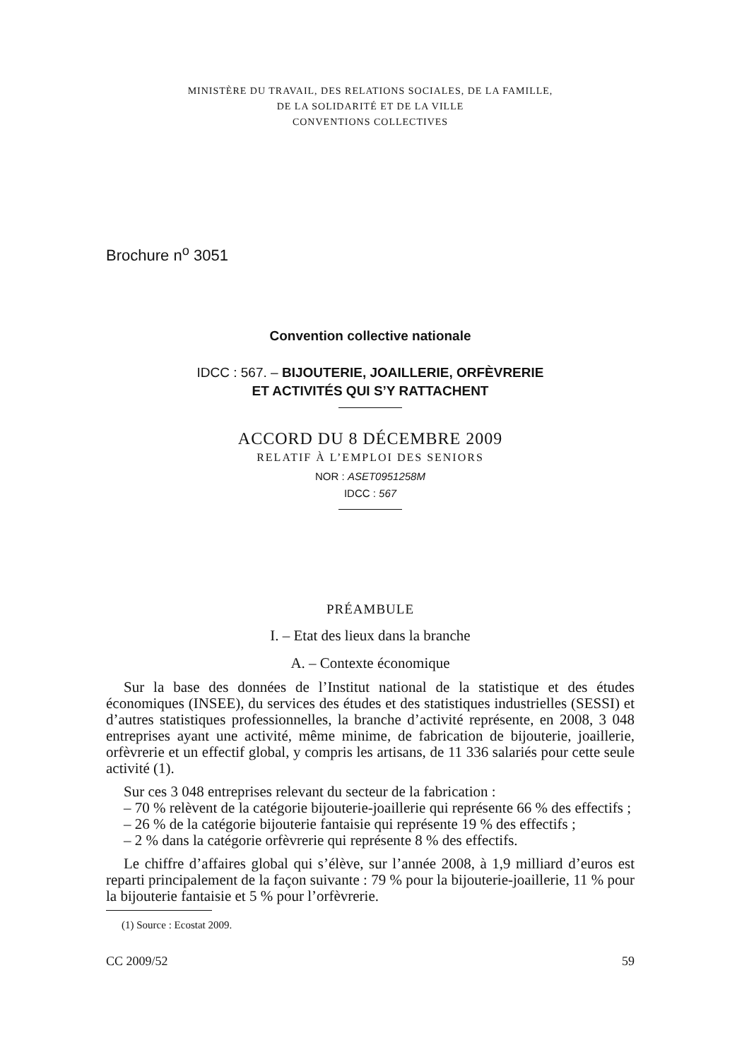MINISTÈRE DU TRAVAIL, DES RELATIONS SOCIALES, DE LA FAMILLE,
DE LA SOLIDARITÉ ET DE LA VILLE
CONVENTIONS COLLECTIVES
Brochure n<sup>o</sup> 3051
Convention collective nationale
IDCC : 567. – BIJOUTERIE, JOAILLERIE, ORFÈVRERIE
ET ACTIVITÉS QUI S’Y RATTACHENT
ACCORD DU 8 DÉCEMBRE 2009
RELATIF À L’EMPLOI DES SENIORS
NOR : ASET0951258M
IDCC : 567
PRÉAMBULE
I. – Etat des lieux dans la branche
A. – Contexte économique
Sur la base des données de l’Institut national de la statistique et des études économiques (INSEE), du services des études et des statistiques industrielles (SESSI) et d’autres statistiques professionnelles, la branche d’activité représente, en 2008, 3 048 entreprises ayant une activité, même minime, de fabrication de bijouterie, joaillerie, orfèvrerie et un effectif global, y compris les artisans, de 11 336 salariés pour cette seule activité (1).
Sur ces 3 048 entreprises relevant du secteur de la fabrication :
– 70 % relèvent de la catégorie bijouterie-joaillerie qui représente 66 % des effectifs ;
– 26 % de la catégorie bijouterie fantaisie qui représente 19 % des effectifs ;
– 2 % dans la catégorie orfèvrerie qui représente 8 % des effectifs.
Le chiffre d’affaires global qui s’élève, sur l’année 2008, à 1,9 milliard d’euros est reparti principalement de la façon suivante : 79 % pour la bijouterie-joaillerie, 11 % pour la bijouterie fantaisie et 5 % pour l’orfèvrerie.
(1) Source : Ecostat 2009.
CC 2009/52 59